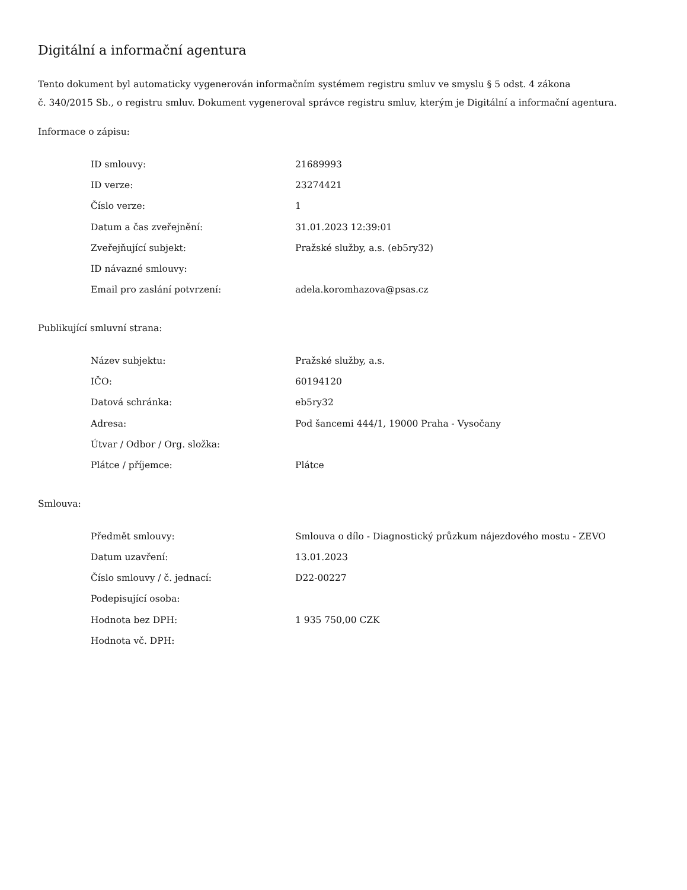Digitální a informační agentura
Tento dokument byl automaticky vygenerován informačním systémem registru smluv ve smyslu § 5 odst. 4 zákona
č. 340/2015 Sb., o registru smluv. Dokument vygeneroval správce registru smluv, kterým je Digitální a informační agentura.
Informace o zápisu:
| ID smlouvy: | 21689993 |
| ID verze: | 23274421 |
| Číslo verze: | 1 |
| Datum a čas zveřejnění: | 31.01.2023 12:39:01 |
| Zveřejňující subjekt: | Pražské služby, a.s. (eb5ry32) |
| ID návazné smlouvy: | |
| Email pro zaslání potvrzení: | adela.koromhazova@psas.cz |
Publikující smluvní strana:
| Název subjektu: | Pražské služby, a.s. |
| IČO: | 60194120 |
| Datová schránka: | eb5ry32 |
| Adresa: | Pod šancemi 444/1, 19000 Praha - Vysočany |
| Útvar / Odbor / Org. složka: | |
| Plátce / příjemce: | Plátce |
Smlouva:
| Předmět smlouvy: | Smlouva o dílo - Diagnostický průzkum nájezdového mostu - ZEVO |
| Datum uzavření: | 13.01.2023 |
| Číslo smlouvy / č. jednací: | D22-00227 |
| Podepisující osoba: | |
| Hodnota bez DPH: | 1 935 750,00 CZK |
| Hodnota vč. DPH: | |